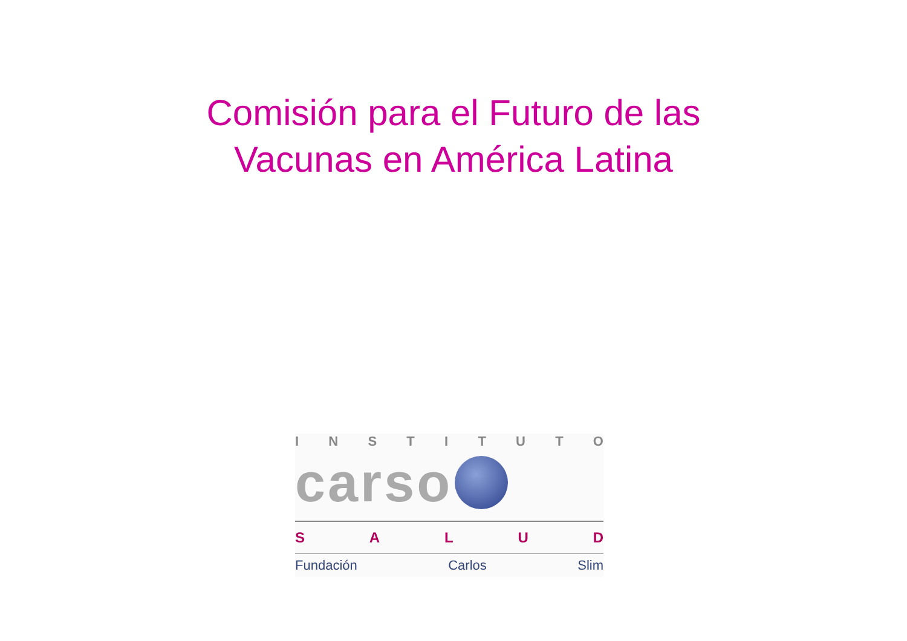Comisión para el Futuro de las
Vacunas en América Latina
INSTITUTO
carso
SALUD
Fundación Carlos Slim